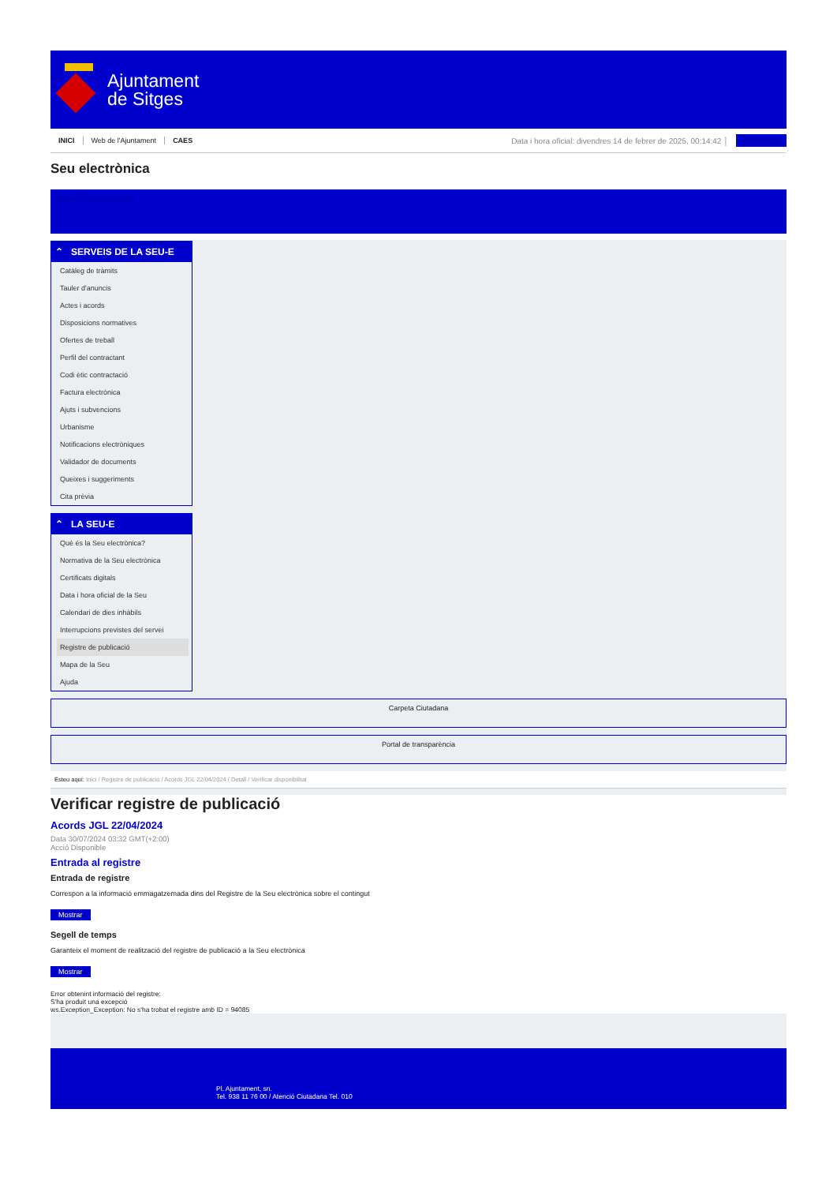Ajuntament
de Sitges
INICI Web de l'Ajuntament CAES
Data i hora oficial: divendres 14 de febrer de 2025, 00:14:42 │
Sincronitzar
Seu electrònica
Obtenir còpia autèntica
⌃ SERVEIS DE LA SEU-E
Catàleg de tràmits
Tauler d'anuncis
Actes i acords
Disposicions normatives
Ofertes de treball
Perfil del contractant
Codi ètic contractació
Factura electrònica
Ajuts i subvencions
Urbanisme
Notificacions electròniques
Validador de documents
Queixes i suggeriments
Cita prèvia
⌃ LA SEU-E
Què és la Seu electrònica?
Normativa de la Seu electrònica
Certificats digitals
Data i hora oficial de la Seu
Calendari de dies inhàbils
Interrupcions previstes del servei
Registre de publicació
Mapa de la Seu
Ajuda
Carpeta Ciutadana
Portal de transparència
Esteu aquí: Inici / Registre de publicació / Acords JGL 22/04/2024 / Detall / Verificar disponibilitat
Verificar registre de publicació
Acords JGL 22/04/2024
Data 30/07/2024 03:32 GMT(+2:00)
Acció Disponible
Entrada al registre
Entrada de registre
Correspon a la informació emmagatzemada dins del Registre de la Seu electrònica sobre el contingut
Mostrar
Segell de temps
Garanteix el moment de realització del registre de publicació a la Seu electrònica
Mostrar
Error obtenint informació del registre:
S'ha produit una excepció
ws.Exception_Exception: No s'ha trobat el registre amb ID = 94085
Pl. Ajuntament, sn.
Tel. 938 11 76 00 / Atenció Ciutadana Tel. 010